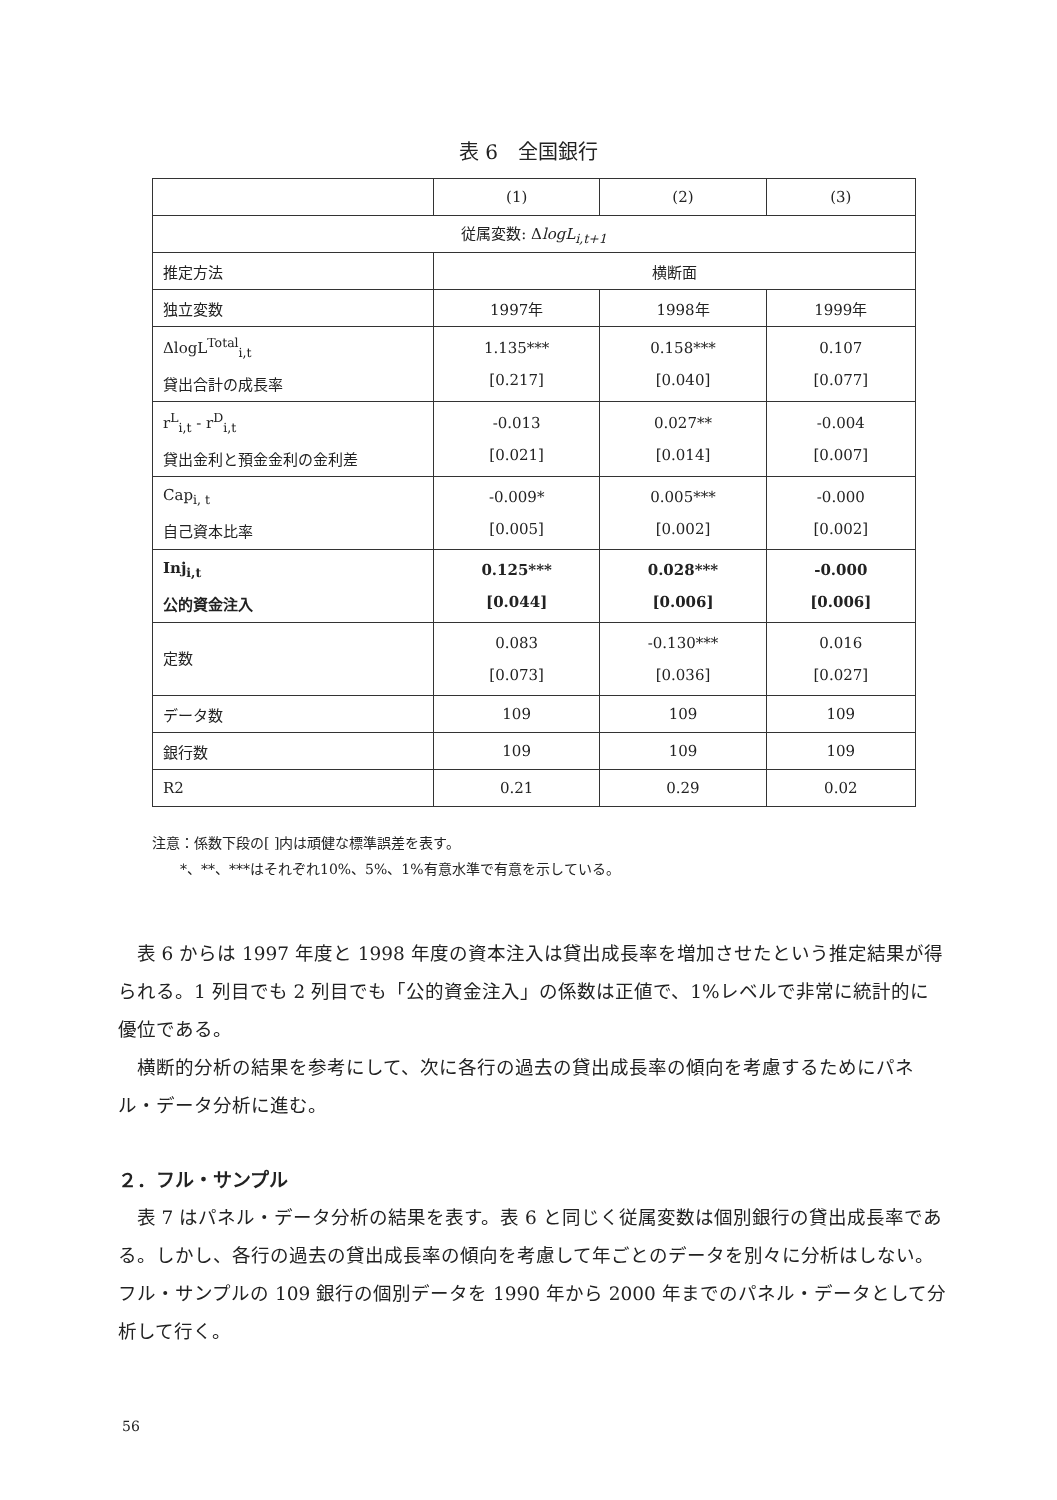表 6　全国銀行
| | (1) | (2) | (3) |
| 従属変数: Δ logL<sub>i,t+1</sub> | | | |
| 推定方法 | 横断面 | | |
| 独立変数 | 1997年 | 1998年 | 1999年 |
| ΔlogL<sup>Total</sup><sub>i,t</sub> 貸出合計の成長率 | 1.135*** [0.217] | 0.158*** [0.040] | 0.107 [0.077] |
| r<sup>L</sup><sub>i,t</sub> - r<sup>D</sup><sub>i,t</sub> 貸出金利と預金金利の金利差 | -0.013 [0.021] | 0.027** [0.014] | -0.004 [0.007] |
| Cap<sub>i, t</sub> 自己資本比率 | -0.009* [0.005] | 0.005*** [0.002] | -0.000 [0.002] |
| Inj<sub>i,t</sub> 公的資金注入 | 0.125*** [0.044] | 0.028*** [0.006] | -0.000 [0.006] |
| 定数 | 0.083 [0.073] | -0.130*** [0.036] | 0.016 [0.027] |
| データ数 | 109 | 109 | 109 |
| 銀行数 | 109 | 109 | 109 |
| R2 | 0.21 | 0.29 | 0.02 |
注意：係数下段の[ ]内は頑健な標準誤差を表す。
　　*、**、***はそれぞれ10%、5%、1%有意水準で有意を示している。
表 6 からは 1997 年度と 1998 年度の資本注入は貸出成長率を増加させたという推定結果が得られる。1 列目でも 2 列目でも「公的資金注入」の係数は正値で、1%レベルで非常に統計的に優位である。
横断的分析の結果を参考にして、次に各行の過去の貸出成長率の傾向を考慮するためにパネル・データ分析に進む。
２．フル・サンプル
表 7 はパネル・データ分析の結果を表す。表 6 と同じく従属変数は個別銀行の貸出成長率である。しかし、各行の過去の貸出成長率の傾向を考慮して年ごとのデータを別々に分析はしない。フル・サンプルの 109 銀行の個別データを 1990 年から 2000 年までのパネル・データとして分析して行く。
56